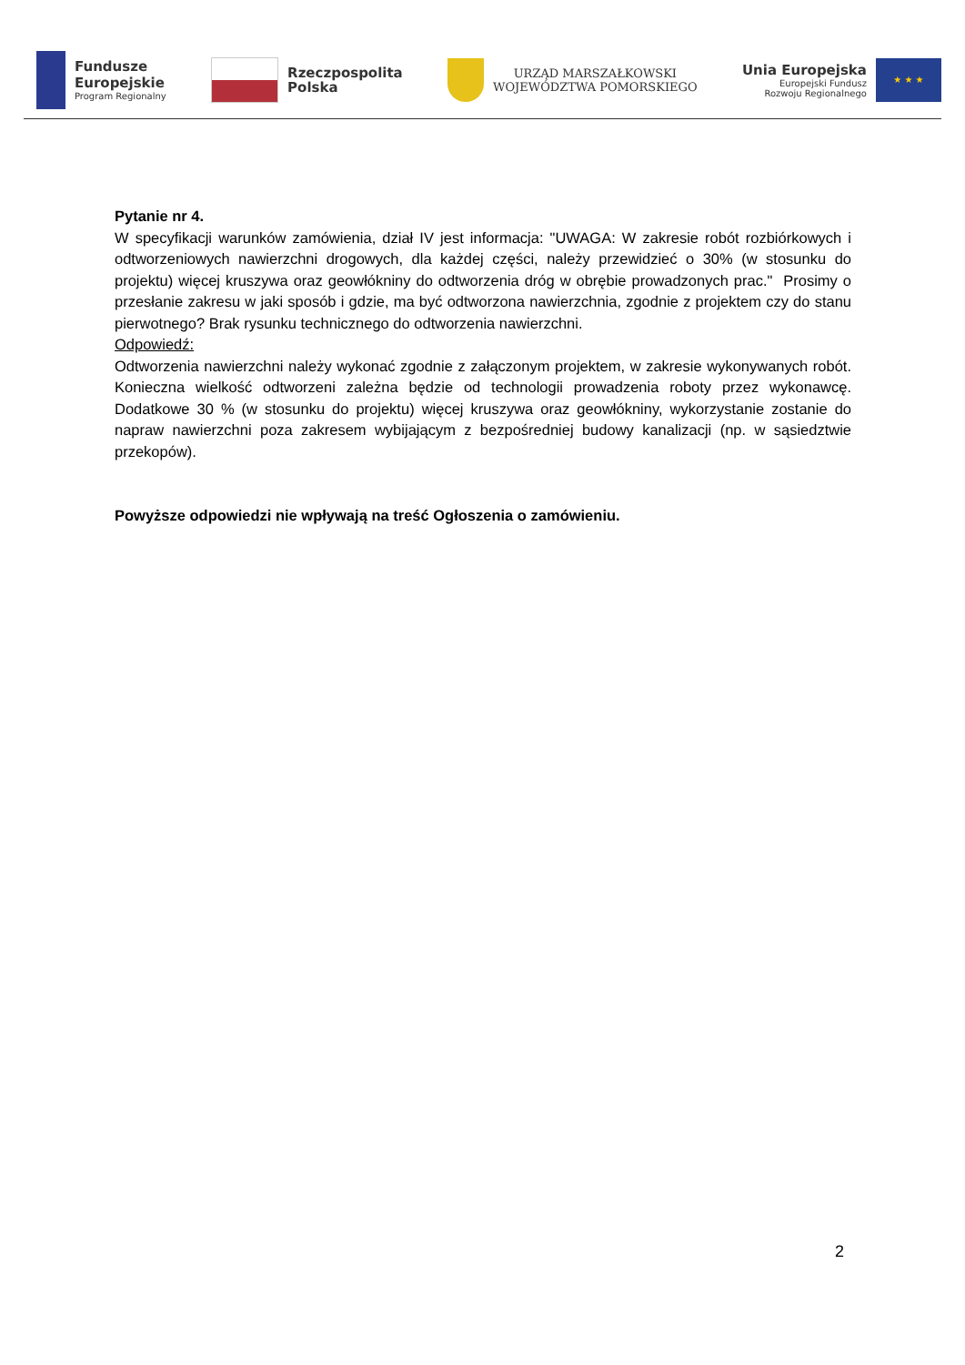Fundusze
Europejskie
Program Regionalny
Rzeczpospolita
Polska
URZĄD MARSZAŁKOWSKI
WOJEWÓDZTWA POMORSKIEGO
Unia Europejska
Europejski Fundusz
Rozwoju Regionalnego
★ ★ ★
Pytanie nr 4.
W specyfikacji warunków zamówienia, dział IV jest informacja: "UWAGA: W zakresie robót rozbiórkowych i odtworzeniowych nawierzchni drogowych, dla każdej części, należy przewidzieć o 30% (w stosunku do projektu) więcej kruszywa oraz geowłókniny do odtworzenia dróg w obrębie prowadzonych prac." Prosimy o przesłanie zakresu w jaki sposób i gdzie, ma być odtworzona nawierzchnia, zgodnie z projektem czy do stanu pierwotnego? Brak rysunku technicznego do odtworzenia nawierzchni.
Odpowiedź:
Odtworzenia nawierzchni należy wykonać zgodnie z załączonym projektem, w zakresie wykonywanych robót. Konieczna wielkość odtworzeni zależna będzie od technologii prowadzenia roboty przez wykonawcę. Dodatkowe 30 % (w stosunku do projektu) więcej kruszywa oraz geowłókniny, wykorzystanie zostanie do napraw nawierzchni poza zakresem wybijającym z bezpośredniej budowy kanalizacji (np. w sąsiedztwie przekopów).
Powyższe odpowiedzi nie wpływają na treść Ogłoszenia o zamówieniu.
2